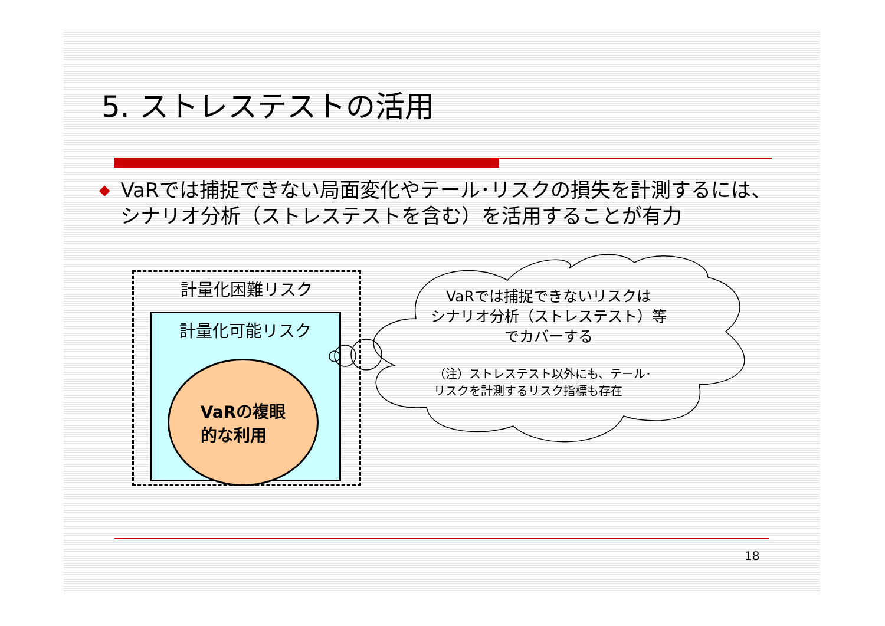5. ストレステストの活用
◆ VaRでは捕捉できない局面変化やテール･リスクの損失を計測するには、シナリオ分析（ストレステストを含む）を活用することが有力
計量化困難リスク
計量化可能リスク
VaRの複眼
的な利用
VaRでは捕捉できないリスクは
シナリオ分析（ストレステスト）等
でカバーする
（注）ストレステスト以外にも、テール･
リスクを計測するリスク指標も存在
18